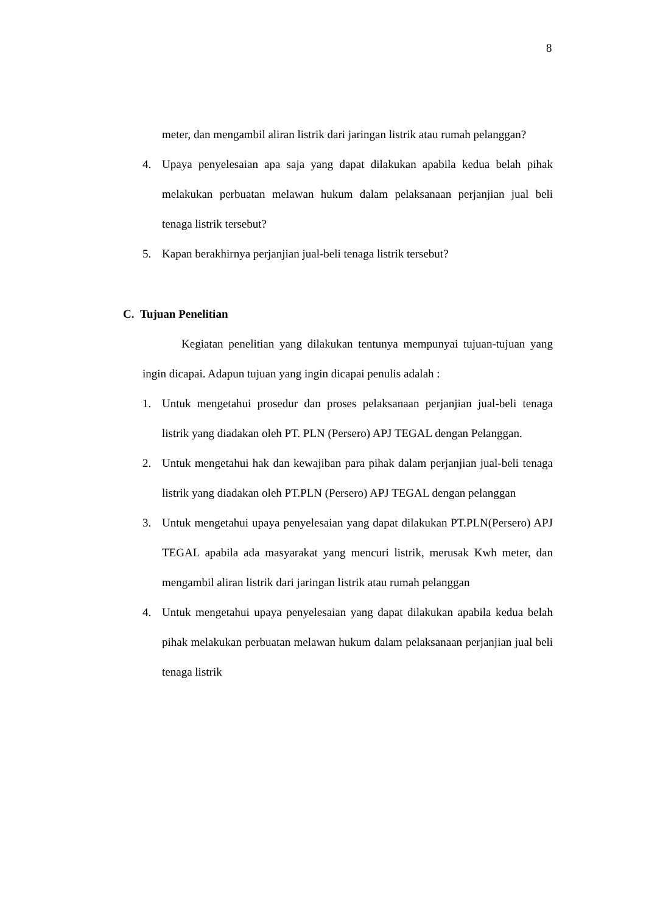8
meter, dan mengambil aliran listrik dari jaringan listrik atau rumah pelanggan?
4. Upaya penyelesaian apa saja yang dapat dilakukan apabila kedua belah pihak melakukan perbuatan melawan hukum dalam pelaksanaan perjanjian jual beli tenaga listrik tersebut?
5. Kapan berakhirnya perjanjian jual-beli tenaga listrik tersebut?
C. Tujuan Penelitian
Kegiatan penelitian yang dilakukan tentunya mempunyai tujuan-tujuan yang ingin dicapai. Adapun tujuan yang ingin dicapai penulis adalah :
1. Untuk mengetahui prosedur dan proses pelaksanaan perjanjian jual-beli tenaga listrik yang diadakan oleh PT. PLN (Persero) APJ TEGAL dengan Pelanggan.
2. Untuk mengetahui hak dan kewajiban para pihak dalam perjanjian jual-beli tenaga listrik yang diadakan oleh PT.PLN (Persero) APJ TEGAL dengan pelanggan
3. Untuk mengetahui upaya penyelesaian yang dapat dilakukan PT.PLN(Persero) APJ TEGAL apabila ada masyarakat yang mencuri listrik, merusak Kwh meter, dan mengambil aliran listrik dari jaringan listrik atau rumah pelanggan
4. Untuk mengetahui upaya penyelesaian yang dapat dilakukan apabila kedua belah pihak melakukan perbuatan melawan hukum dalam pelaksanaan perjanjian jual beli tenaga listrik